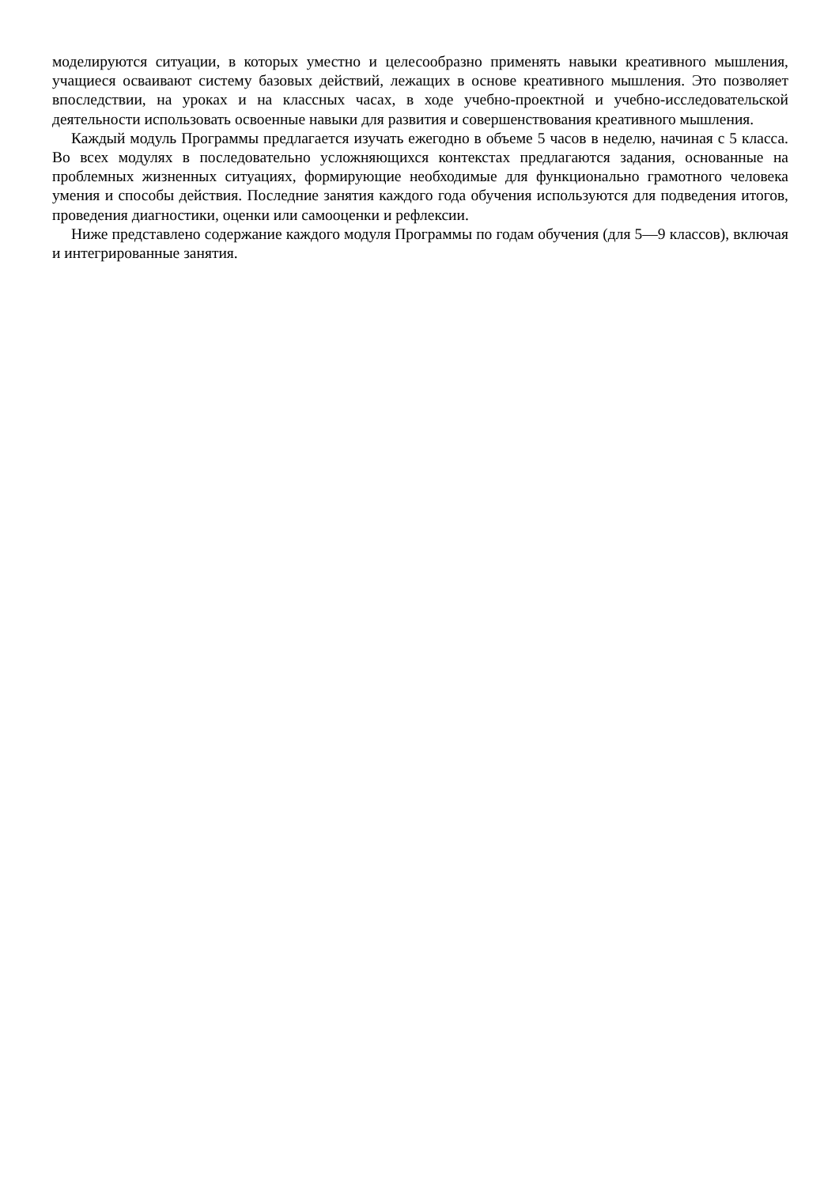моделируются ситуации, в которых уместно и целесообразно применять навыки креативного мышления, учащиеся осваивают систему базовых действий, лежащих в основе креативного мышления. Это позволяет впоследствии, на уроках и на классных часах, в ходе учебно-проектной и учебно-исследовательской деятельности использовать освоенные навыки для развития и совершенствования креативного мышления.
Каждый модуль Программы предлагается изучать ежегодно в объеме 5 часов в неделю, начиная с 5 класса. Во всех модулях в последовательно усложняющихся контекстах предлагаются задания, основанные на проблемных жизненных ситуациях, формирующие необходимые для функционально грамотного человека умения и способы действия. Последние занятия каждого года обучения используются для подведения итогов, проведения диагностики, оценки или самооценки и рефлексии.
Ниже представлено содержание каждого модуля Программы по годам обучения (для 5—9 классов), включая и интегрированные занятия.